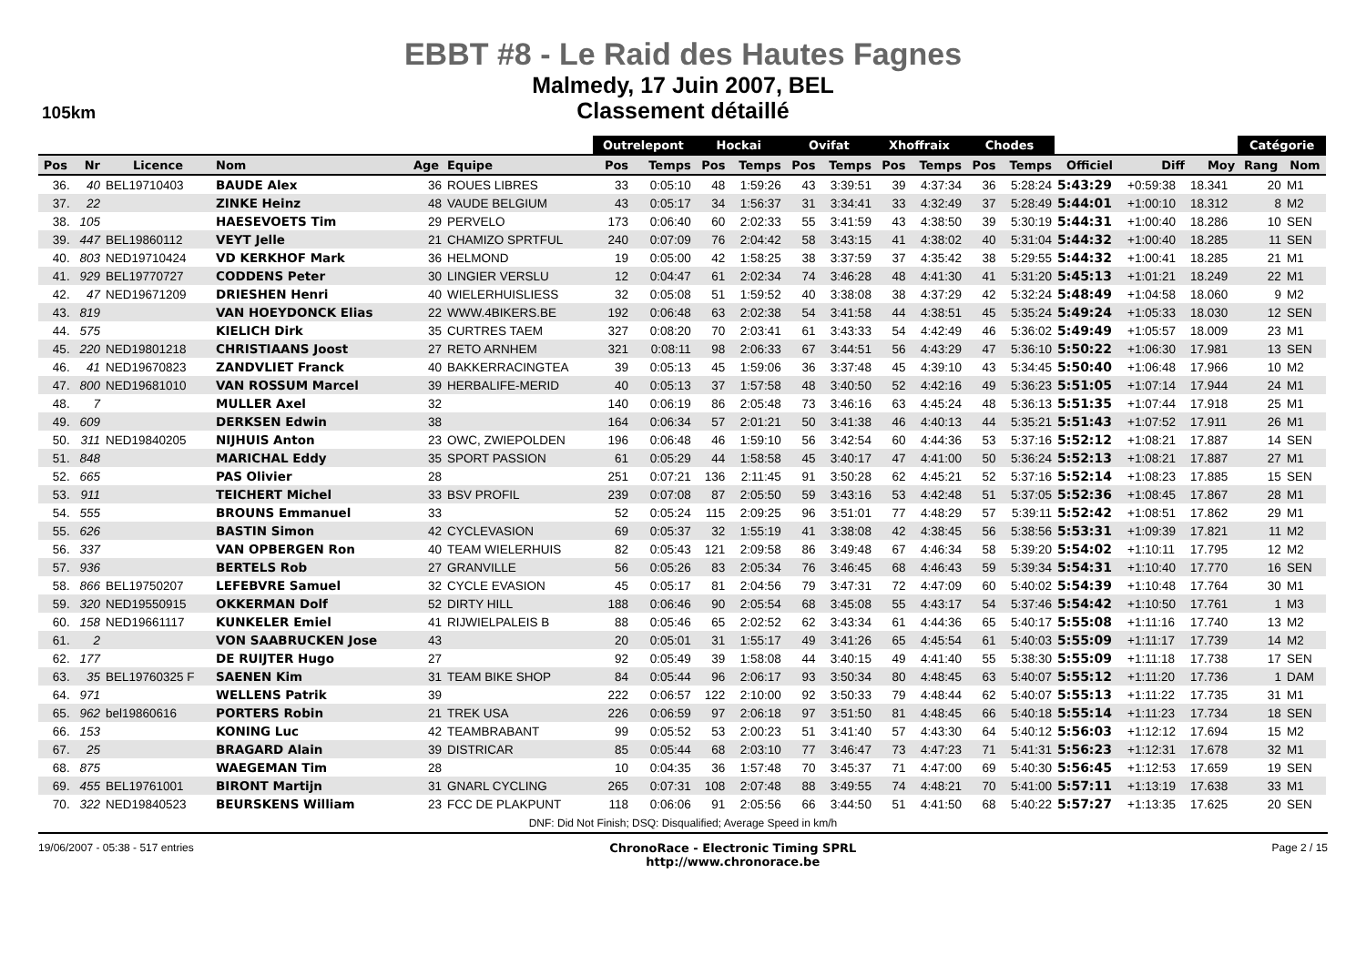EBBT #8 - Le Raid des Hautes Fagnes
Malmedy, 17 Juin 2007, BEL
Classement détaillé
105km
| | | | | | | Outrelepont | | Hockai | | Ovifat | | Xhoffraix | | Chodes | | | | | Catégorie | |
| --- | --- | --- | --- | --- | --- | --- | --- | --- | --- | --- | --- | --- | --- | --- | --- | --- | --- | --- | --- | --- |
| Pos | Nr | Licence | Nom | Age | Equipe | Pos | Temps | Pos | Temps | Pos | Temps | Pos | Temps | Pos | Temps | Officiel | Diff | Moy | Rang | Nom |
| 36. | 40 | BEL19710403 | BAUDE Alex | 36 | ROUES LIBRES | 33 | 0:05:10 | 48 | 1:59:26 | 43 | 3:39:51 | 39 | 4:37:34 | 36 | 5:28:24 | 5:43:29 | +0:59:38 | 18.341 | 20 | M1 |
| 37. | 22 | | ZINKE Heinz | 48 | VAUDE BELGIUM | 43 | 0:05:17 | 34 | 1:56:37 | 31 | 3:34:41 | 33 | 4:32:49 | 37 | 5:28:49 | 5:44:01 | +1:00:10 | 18.312 | 8 | M2 |
| 38. | 105 | | HAESEVOETS Tim | 29 | PERVELO | 173 | 0:06:40 | 60 | 2:02:33 | 55 | 3:41:59 | 43 | 4:38:50 | 39 | 5:30:19 | 5:44:31 | +1:00:40 | 18.286 | 10 | SEN |
| 39. | 447 | BEL19860112 | VEYT Jelle | 21 | CHAMIZO SPRTFUL | 240 | 0:07:09 | 76 | 2:04:42 | 58 | 3:43:15 | 41 | 4:38:02 | 40 | 5:31:04 | 5:44:32 | +1:00:40 | 18.285 | 11 | SEN |
| 40. | 803 | NED19710424 | VD KERKHOF Mark | 36 | HELMOND | 19 | 0:05:00 | 42 | 1:58:25 | 38 | 3:37:59 | 37 | 4:35:42 | 38 | 5:29:55 | 5:44:32 | +1:00:41 | 18.285 | 21 | M1 |
| 41. | 929 | BEL19770727 | CODDENS Peter | 30 | LINGIER VERSLU | 12 | 0:04:47 | 61 | 2:02:34 | 74 | 3:46:28 | 48 | 4:41:30 | 41 | 5:31:20 | 5:45:13 | +1:01:21 | 18.249 | 22 | M1 |
| 42. | 47 | NED19671209 | DRIESHEN Henri | 40 | WIELERHUISLIESS | 32 | 0:05:08 | 51 | 1:59:52 | 40 | 3:38:08 | 38 | 4:37:29 | 42 | 5:32:24 | 5:48:49 | +1:04:58 | 18.060 | 9 | M2 |
| 43. | 819 | | VAN HOEYDONCK Elias | 22 | WWW.4BIKERS.BE | 192 | 0:06:48 | 63 | 2:02:38 | 54 | 3:41:58 | 44 | 4:38:51 | 45 | 5:35:24 | 5:49:24 | +1:05:33 | 18.030 | 12 | SEN |
| 44. | 575 | | KIELICH Dirk | 35 | CURTRES TAEM | 327 | 0:08:20 | 70 | 2:03:41 | 61 | 3:43:33 | 54 | 4:42:49 | 46 | 5:36:02 | 5:49:49 | +1:05:57 | 18.009 | 23 | M1 |
| 45. | 220 | NED19801218 | CHRISTIAANS Joost | 27 | RETO ARNHEM | 321 | 0:08:11 | 98 | 2:06:33 | 67 | 3:44:51 | 56 | 4:43:29 | 47 | 5:36:10 | 5:50:22 | +1:06:30 | 17.981 | 13 | SEN |
| 46. | 41 | NED19670823 | ZANDVLIET Franck | 40 | BAKKERRACINGTEA | 39 | 0:05:13 | 45 | 1:59:06 | 36 | 3:37:48 | 45 | 4:39:10 | 43 | 5:34:45 | 5:50:40 | +1:06:48 | 17.966 | 10 | M2 |
| 47. | 800 | NED19681010 | VAN ROSSUM Marcel | 39 | HERBALIFE-MERID | 40 | 0:05:13 | 37 | 1:57:58 | 48 | 3:40:50 | 52 | 4:42:16 | 49 | 5:36:23 | 5:51:05 | +1:07:14 | 17.944 | 24 | M1 |
| 48. | 7 | | MULLER Axel | 32 | | 140 | 0:06:19 | 86 | 2:05:48 | 73 | 3:46:16 | 63 | 4:45:24 | 48 | 5:36:13 | 5:51:35 | +1:07:44 | 17.918 | 25 | M1 |
| 49. | 609 | | DERKSEN Edwin | 38 | | 164 | 0:06:34 | 57 | 2:01:21 | 50 | 3:41:38 | 46 | 4:40:13 | 44 | 5:35:21 | 5:51:43 | +1:07:52 | 17.911 | 26 | M1 |
| 50. | 311 | NED19840205 | NIJHUIS Anton | 23 | OWC, ZWIEPOLDEN | 196 | 0:06:48 | 46 | 1:59:10 | 56 | 3:42:54 | 60 | 4:44:36 | 53 | 5:37:16 | 5:52:12 | +1:08:21 | 17.887 | 14 | SEN |
| 51. | 848 | | MARICHAL Eddy | 35 | SPORT PASSION | 61 | 0:05:29 | 44 | 1:58:58 | 45 | 3:40:17 | 47 | 4:41:00 | 50 | 5:36:24 | 5:52:13 | +1:08:21 | 17.887 | 27 | M1 |
| 52. | 665 | | PAS Olivier | 28 | | 251 | 0:07:21 | 136 | 2:11:45 | 91 | 3:50:28 | 62 | 4:45:21 | 52 | 5:37:16 | 5:52:14 | +1:08:23 | 17.885 | 15 | SEN |
| 53. | 911 | | TEICHERT Michel | 33 | BSV PROFIL | 239 | 0:07:08 | 87 | 2:05:50 | 59 | 3:43:16 | 53 | 4:42:48 | 51 | 5:37:05 | 5:52:36 | +1:08:45 | 17.867 | 28 | M1 |
| 54. | 555 | | BROUNS Emmanuel | 33 | | 52 | 0:05:24 | 115 | 2:09:25 | 96 | 3:51:01 | 77 | 4:48:29 | 57 | 5:39:11 | 5:52:42 | +1:08:51 | 17.862 | 29 | M1 |
| 55. | 626 | | BASTIN Simon | 42 | CYCLEVASION | 69 | 0:05:37 | 32 | 1:55:19 | 41 | 3:38:08 | 42 | 4:38:45 | 56 | 5:38:56 | 5:53:31 | +1:09:39 | 17.821 | 11 | M2 |
| 56. | 337 | | VAN OPBERGEN Ron | 40 | TEAM WIELERHUIS | 82 | 0:05:43 | 121 | 2:09:58 | 86 | 3:49:48 | 67 | 4:46:34 | 58 | 5:39:20 | 5:54:02 | +1:10:11 | 17.795 | 12 | M2 |
| 57. | 936 | | BERTELS Rob | 27 | GRANVILLE | 56 | 0:05:26 | 83 | 2:05:34 | 76 | 3:46:45 | 68 | 4:46:43 | 59 | 5:39:34 | 5:54:31 | +1:10:40 | 17.770 | 16 | SEN |
| 58. | 866 | BEL19750207 | LEFEBVRE Samuel | 32 | CYCLE EVASION | 45 | 0:05:17 | 81 | 2:04:56 | 79 | 3:47:31 | 72 | 4:47:09 | 60 | 5:40:02 | 5:54:39 | +1:10:48 | 17.764 | 30 | M1 |
| 59. | 320 | NED19550915 | OKKERMAN Dolf | 52 | DIRTY HILL | 188 | 0:06:46 | 90 | 2:05:54 | 68 | 3:45:08 | 55 | 4:43:17 | 54 | 5:37:46 | 5:54:42 | +1:10:50 | 17.761 | 1 | M3 |
| 60. | 158 | NED19661117 | KUNKELER Emiel | 41 | RIJWIELPALEIS B | 88 | 0:05:46 | 65 | 2:02:52 | 62 | 3:43:34 | 61 | 4:44:36 | 65 | 5:40:17 | 5:55:08 | +1:11:16 | 17.740 | 13 | M2 |
| 61. | 2 | | VON SAABRUCKEN Jose | 43 | | 20 | 0:05:01 | 31 | 1:55:17 | 49 | 3:41:26 | 65 | 4:45:54 | 61 | 5:40:03 | 5:55:09 | +1:11:17 | 17.739 | 14 | M2 |
| 62. | 177 | | DE RUIJTER Hugo | 27 | | 92 | 0:05:49 | 39 | 1:58:08 | 44 | 3:40:15 | 49 | 4:41:40 | 55 | 5:38:30 | 5:55:09 | +1:11:18 | 17.738 | 17 | SEN |
| 63. | 35 | BEL19760325 F | SAENEN Kim | 31 | TEAM BIKE SHOP | 84 | 0:05:44 | 96 | 2:06:17 | 93 | 3:50:34 | 80 | 4:48:45 | 63 | 5:40:07 | 5:55:12 | +1:11:20 | 17.736 | 1 | DAM |
| 64. | 971 | | WELLENS Patrik | 39 | | 222 | 0:06:57 | 122 | 2:10:00 | 92 | 3:50:33 | 79 | 4:48:44 | 62 | 5:40:07 | 5:55:13 | +1:11:22 | 17.735 | 31 | M1 |
| 65. | 962 | bel19860616 | PORTERS Robin | 21 | TREK USA | 226 | 0:06:59 | 97 | 2:06:18 | 97 | 3:51:50 | 81 | 4:48:45 | 66 | 5:40:18 | 5:55:14 | +1:11:23 | 17.734 | 18 | SEN |
| 66. | 153 | | KONING Luc | 42 | TEAMBRABANT | 99 | 0:05:52 | 53 | 2:00:23 | 51 | 3:41:40 | 57 | 4:43:30 | 64 | 5:40:12 | 5:56:03 | +1:12:12 | 17.694 | 15 | M2 |
| 67. | 25 | | BRAGARD Alain | 39 | DISTRICAR | 85 | 0:05:44 | 68 | 2:03:10 | 77 | 3:46:47 | 73 | 4:47:23 | 71 | 5:41:31 | 5:56:23 | +1:12:31 | 17.678 | 32 | M1 |
| 68. | 875 | | WAEGEMAN Tim | 28 | | 10 | 0:04:35 | 36 | 1:57:48 | 70 | 3:45:37 | 71 | 4:47:00 | 69 | 5:40:30 | 5:56:45 | +1:12:53 | 17.659 | 19 | SEN |
| 69. | 455 | BEL19761001 | BIRONT Martijn | 31 | GNARL CYCLING | 265 | 0:07:31 | 108 | 2:07:48 | 88 | 3:49:55 | 74 | 4:48:21 | 70 | 5:41:00 | 5:57:11 | +1:13:19 | 17.638 | 33 | M1 |
| 70. | 322 | NED19840523 | BEURSKENS William | 23 | FCC DE PLAKPUNT | 118 | 0:06:06 | 91 | 2:05:56 | 66 | 3:44:50 | 51 | 4:41:50 | 68 | 5:40:22 | 5:57:27 | +1:13:35 | 17.625 | 20 | SEN |
DNF: Did Not Finish; DSQ: Disqualified; Average Speed in km/h
19/06/2007 - 05:38 - 517 entries
ChronoRace - Electronic Timing SPRL
http://www.chronorace.be
Page 2 / 15